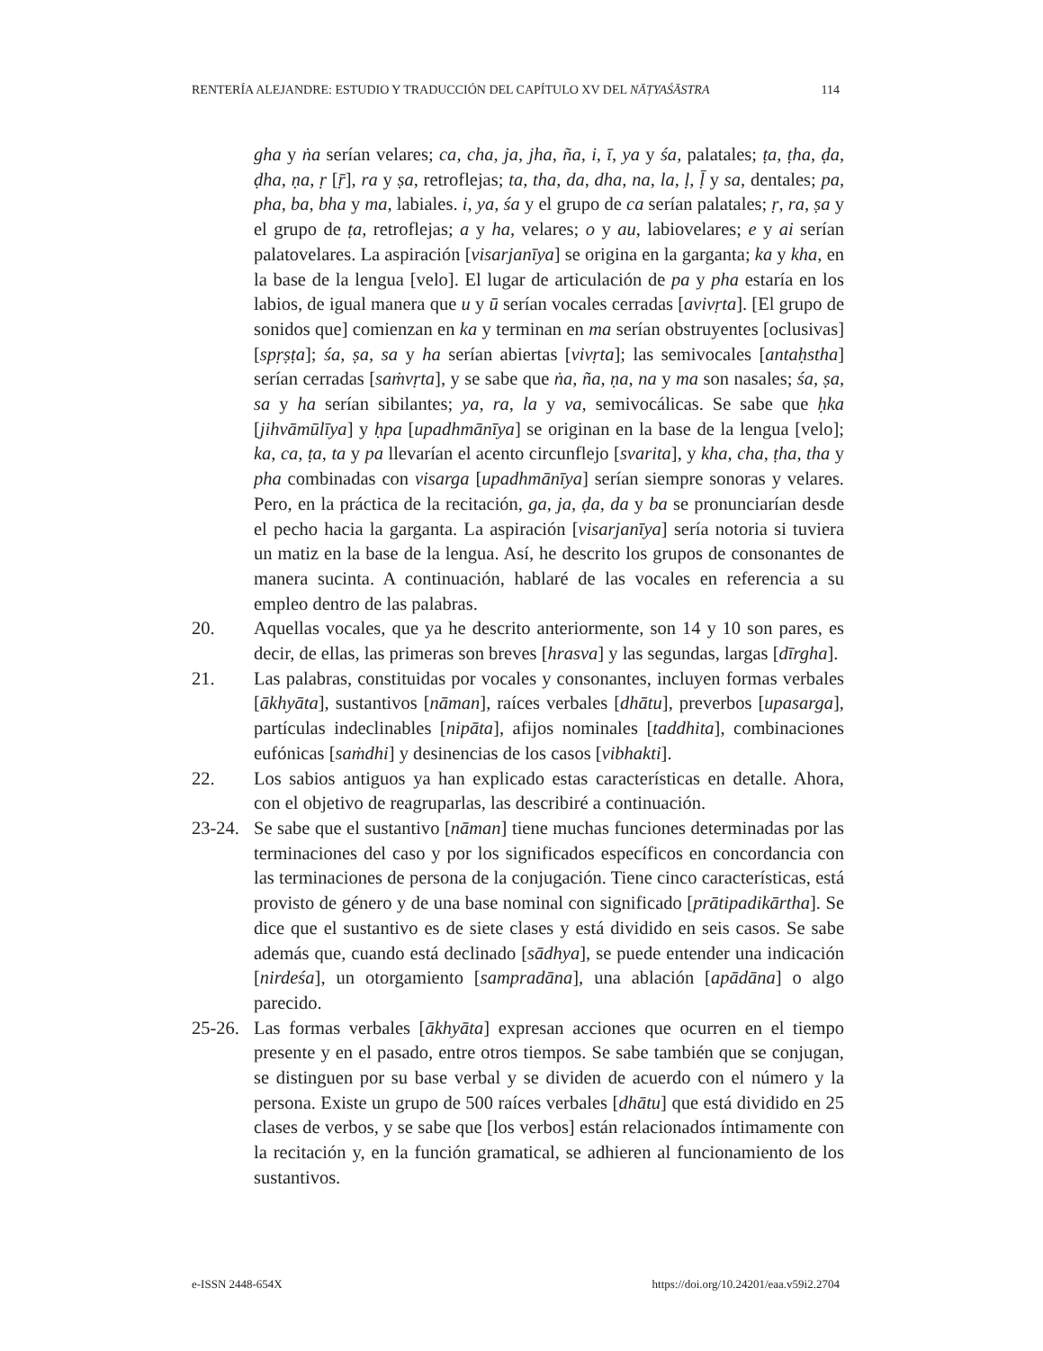RENTERÍA ALEJANDRE: ESTUDIO Y TRADUCCIÓN DEL CAPÍTULO XV DEL NĀṬYAŚĀSTRA 114
gha y ṅa serían velares; ca, cha, ja, jha, ña, i, ī, ya y śa, palatales; ṭa, ṭha, ḍa, ḍha, ṇa, ṛ [ṝ], ra y ṣa, retroflejas; ta, tha, da, dha, na, la, ḷ, ḹ y sa, dentales; pa, pha, ba, bha y ma, labiales. i, ya, śa y el grupo de ca serían palatales; ṛ, ra, ṣa y el grupo de ṭa, retroflejas; a y ha, velares; o y au, labiovelares; e y ai serían palatovelares. La aspiración [visarjanīya] se origina en la garganta; ka y kha, en la base de la lengua [velo]. El lugar de articulación de pa y pha estaría en los labios, de igual manera que u y ū serían vocales cerradas [avivṛta]. [El grupo de sonidos que] comienzan en ka y terminan en ma serían obstruyentes [oclusivas] [spṛṣṭa]; śa, ṣa, sa y ha serían abiertas [vivṛta]; las semivocales [antaḥstha] serían cerradas [saṁvṛta], y se sabe que ṅa, ña, ṇa, na y ma son nasales; śa, ṣa, sa y ha serían sibilantes; ya, ra, la y va, semivocálicas. Se sabe que ḥka [jihvāmūlīya] y ḥpa [upadhmānīya] se originan en la base de la lengua [velo]; ka, ca, ṭa, ta y pa llevarían el acento circunflejo [svarita], y kha, cha, ṭha, tha y pha combinadas con visarga [upadhmānīya] serían siempre sonoras y velares. Pero, en la práctica de la recitación, ga, ja, ḍa, da y ba se pronunciarían desde el pecho hacia la garganta. La aspiración [visarjanīya] sería notoria si tuviera un matiz en la base de la lengua. Así, he descrito los grupos de consonantes de manera sucinta. A continuación, hablaré de las vocales en referencia a su empleo dentro de las palabras.
20. Aquellas vocales, que ya he descrito anteriormente, son 14 y 10 son pares, es decir, de ellas, las primeras son breves [hrasva] y las segundas, largas [dīrgha].
21. Las palabras, constituidas por vocales y consonantes, incluyen formas verbales [ākhyāta], sustantivos [nāman], raíces verbales [dhātu], preverbos [upasarga], partículas indeclinables [nipāta], afijos nominales [taddhita], combinaciones eufónicas [saṁdhi] y desinencias de los casos [vibhakti].
22. Los sabios antiguos ya han explicado estas características en detalle. Ahora, con el objetivo de reagruparlas, las describiré a continuación.
23-24. Se sabe que el sustantivo [nāman] tiene muchas funciones determinadas por las terminaciones del caso y por los significados específicos en concordancia con las terminaciones de persona de la conjugación. Tiene cinco características, está provisto de género y de una base nominal con significado [prātipadikārtha]. Se dice que el sustantivo es de siete clases y está dividido en seis casos. Se sabe además que, cuando está declinado [sādhya], se puede entender una indicación [nirdeśa], un otorgamiento [sampradāna], una ablación [apādāna] o algo parecido.
25-26. Las formas verbales [ākhyāta] expresan acciones que ocurren en el tiempo presente y en el pasado, entre otros tiempos. Se sabe también que se conjugan, se distinguen por su base verbal y se dividen de acuerdo con el número y la persona. Existe un grupo de 500 raíces verbales [dhātu] que está dividido en 25 clases de verbos, y se sabe que [los verbos] están relacionados íntimamente con la recitación y, en la función gramatical, se adhieren al funcionamiento de los sustantivos.
e-ISSN 2448-654X https://doi.org/10.24201/eaa.v59i2.2704